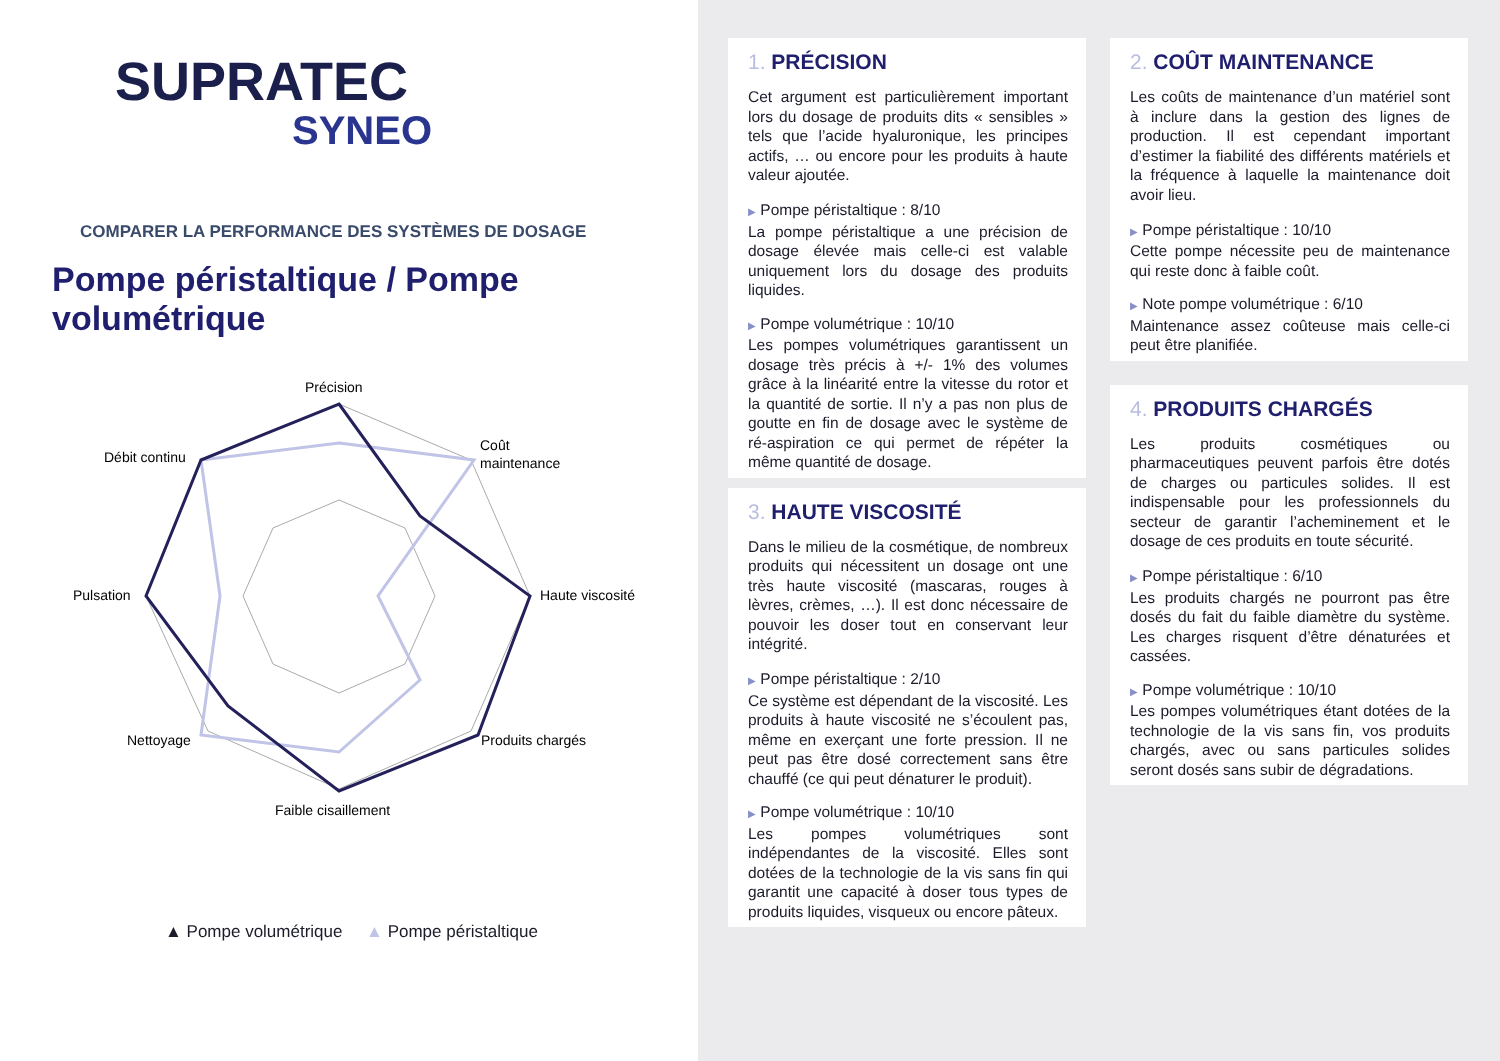SUPRATEC
SYNEO
COMPARER LA PERFORMANCE DES SYSTÈMES DE DOSAGE
Pompe péristaltique / Pompe volumétrique
Précision
Coût
maintenance
Haute viscosité
Produits chargés
Faible cisaillement
Nettoyage
Pulsation
Débit continu
▲ Pompe volumétrique ▲ Pompe péristaltique
1. PRÉCISION
Cet argument est particulièrement important lors du dosage de produits dits « sensibles » tels que l’acide hyaluronique, les principes actifs, … ou encore pour les produits à haute valeur ajoutée.
▶ Pompe péristaltique : 8/10
La pompe péristaltique a une précision de dosage élevée mais celle-ci est valable uniquement lors du dosage des produits liquides.
▶ Pompe volumétrique : 10/10
Les pompes volumétriques garantissent un dosage très précis à +/- 1% des volumes grâce à la linéarité entre la vitesse du rotor et la quantité de sortie. Il n’y a pas non plus de goutte en fin de dosage avec le système de ré-aspiration ce qui permet de répéter la même quantité de dosage.
3. HAUTE VISCOSITÉ
Dans le milieu de la cosmétique, de nombreux produits qui nécessitent un dosage ont une très haute viscosité (mascaras, rouges à lèvres, crèmes, …). Il est donc nécessaire de pouvoir les doser tout en conservant leur intégrité.
▶ Pompe péristaltique : 2/10
Ce système est dépendant de la viscosité. Les produits à haute viscosité ne s’écoulent pas, même en exerçant une forte pression. Il ne peut pas être dosé correctement sans être chauffé (ce qui peut dénaturer le produit).
▶ Pompe volumétrique : 10/10
Les pompes volumétriques sont indépendantes de la viscosité. Elles sont dotées de la technologie de la vis sans fin qui garantit une capacité à doser tous types de produits liquides, visqueux ou encore pâteux.
2. COÛT MAINTENANCE
Les coûts de maintenance d’un matériel sont à inclure dans la gestion des lignes de production. Il est cependant important d’estimer la fiabilité des différents matériels et la fréquence à laquelle la maintenance doit avoir lieu.
▶ Pompe péristaltique : 10/10
Cette pompe nécessite peu de maintenance qui reste donc à faible coût.
▶ Note pompe volumétrique : 6/10
Maintenance assez coûteuse mais celle-ci peut être planifiée.
4. PRODUITS CHARGÉS
Les produits cosmétiques ou pharmaceutiques peuvent parfois être dotés de charges ou particules solides. Il est indispensable pour les professionnels du secteur de garantir l’acheminement et le dosage de ces produits en toute sécurité.
▶ Pompe péristaltique : 6/10
Les produits chargés ne pourront pas être dosés du fait du faible diamètre du système. Les charges risquent d’être dénaturées et cassées.
▶ Pompe volumétrique : 10/10
Les pompes volumétriques étant dotées de la technologie de la vis sans fin, vos produits chargés, avec ou sans particules solides seront dosés sans subir de dégradations.